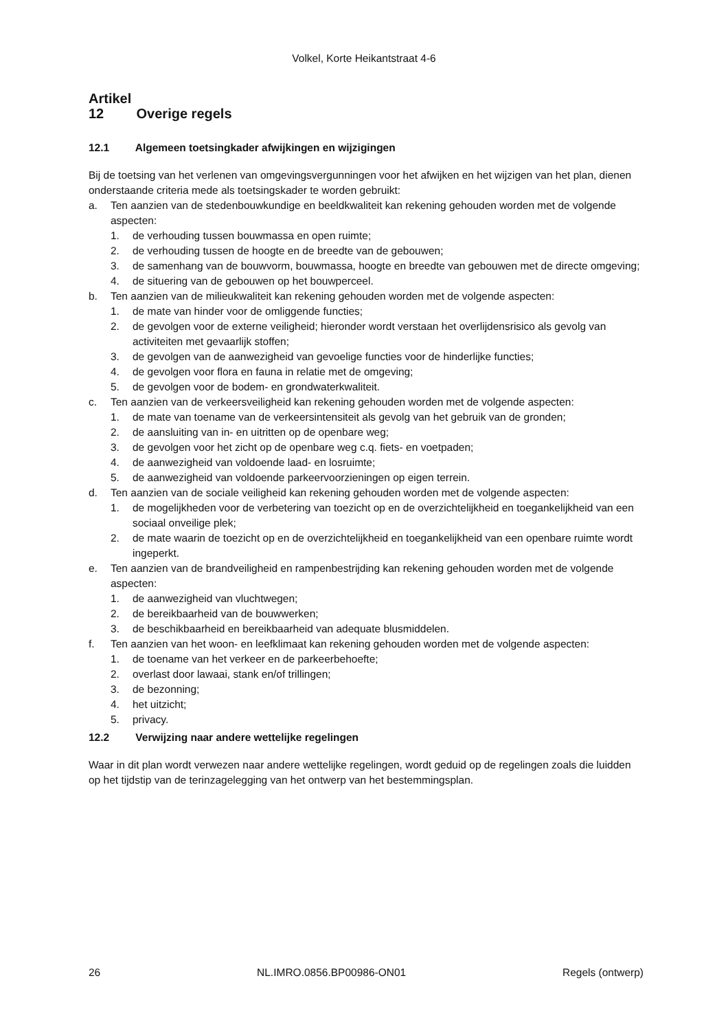Volkel, Korte Heikantstraat 4-6
Artikel 12 Overige regels
12.1 Algemeen toetsingkader afwijkingen en wijzigingen
Bij de toetsing van het verlenen van omgevingsvergunningen voor het afwijken en het wijzigen van het plan, dienen onderstaande criteria mede als toetsingskader te worden gebruikt:
a. Ten aanzien van de stedenbouwkundige en beeldkwaliteit kan rekening gehouden worden met de volgende aspecten:
1. de verhouding tussen bouwmassa en open ruimte;
2. de verhouding tussen de hoogte en de breedte van de gebouwen;
3. de samenhang van de bouwvorm, bouwmassa, hoogte en breedte van gebouwen met de directe omgeving;
4. de situering van de gebouwen op het bouwperceel.
b. Ten aanzien van de milieukwaliteit kan rekening gehouden worden met de volgende aspecten:
1. de mate van hinder voor de omliggende functies;
2. de gevolgen voor de externe veiligheid; hieronder wordt verstaan het overlijdensrisico als gevolg van activiteiten met gevaarlijk stoffen;
3. de gevolgen van de aanwezigheid van gevoelige functies voor de hinderlijke functies;
4. de gevolgen voor flora en fauna in relatie met de omgeving;
5. de gevolgen voor de bodem- en grondwaterkwaliteit.
c. Ten aanzien van de verkeersveiligheid kan rekening gehouden worden met de volgende aspecten:
1. de mate van toename van de verkeersintensiteit als gevolg van het gebruik van de gronden;
2. de aansluiting van in- en uitritten op de openbare weg;
3. de gevolgen voor het zicht op de openbare weg c.q. fiets- en voetpaden;
4. de aanwezigheid van voldoende laad- en losruimte;
5. de aanwezigheid van voldoende parkeervoorzieningen op eigen terrein.
d. Ten aanzien van de sociale veiligheid kan rekening gehouden worden met de volgende aspecten:
1. de mogelijkheden voor de verbetering van toezicht op en de overzichtelijkheid en toegankelijkheid van een sociaal onveilige plek;
2. de mate waarin de toezicht op en de overzichtelijkheid en toegankelijkheid van een openbare ruimte wordt ingeperkt.
e. Ten aanzien van de brandveiligheid en rampenbestrijding kan rekening gehouden worden met de volgende aspecten:
1. de aanwezigheid van vluchtwegen;
2. de bereikbaarheid van de bouwwerken;
3. de beschikbaarheid en bereikbaarheid van adequate blusmiddelen.
f. Ten aanzien van het woon- en leefklimaat kan rekening gehouden worden met de volgende aspecten:
1. de toename van het verkeer en de parkeerbehoefte;
2. overlast door lawaai, stank en/of trillingen;
3. de bezonning;
4. het uitzicht;
5. privacy.
12.2 Verwijzing naar andere wettelijke regelingen
Waar in dit plan wordt verwezen naar andere wettelijke regelingen, wordt geduid op de regelingen zoals die luidden op het tijdstip van de terinzagelegging van het ontwerp van het bestemmingsplan.
26 NL.IMRO.0856.BP00986-ON01 Regels (ontwerp)